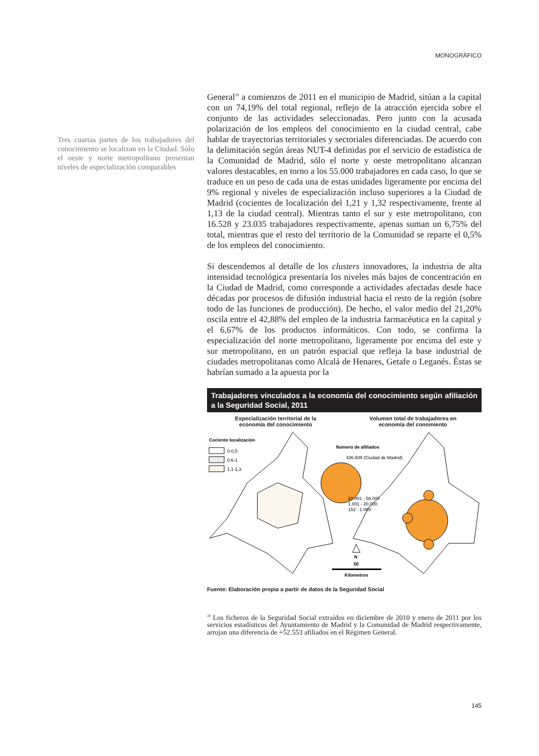MONOGRÁFICO
Tres cuartas partes de los trabajadores del conocimiento se localizan en la Ciudad. Sólo el oeste y norte metropolitano presentan niveles de especialización comparables
General<sup>20</sup> a comienzos de 2011 en el municipio de Madrid, sitúan a la capital con un 74,19% del total regional, reflejo de la atracción ejercida sobre el conjunto de las actividades seleccionadas. Pero junto con la acusada polarización de los empleos del conocimiento en la ciudad central, cabe hablar de trayectorias territoriales y sectoriales diferenciadas. De acuerdo con la delimitación según áreas NUT-4 definidas por el servicio de estadística de la Comunidad de Madrid, sólo el norte y oeste metropolitano alcanzan valores destacables, en torno a los 55.000 trabajadores en cada caso, lo que se traduce en un peso de cada una de estas unidades ligeramente por encima del 9% regional y niveles de especialización incluso superiores a la Ciudad de Madrid (cocientes de localización del 1,21 y 1,32 respectivamente, frente al 1,13 de la ciudad central). Mientras tanto el sur y este metropolitano, con 16.528 y 23.035 trabajadores respectivamente, apenas suman un 6,75% del total, mientras que el resto del territorio de la Comunidad se reparte el 0,5% de los empleos del conocimiento.
Si descendemos al detalle de los clusters innovadores, la industria de alta intensidad tecnológica presentaría los niveles más bajos de concentración en la Ciudad de Madrid, como corresponde a actividades afectadas desde hace décadas por procesos de difusión industrial hacia el resto de la región (sobre todo de las funciones de producción). De hecho, el valor medio del 21,20% oscila entre el 42,88% del empleo de la industria farmacéutica en la capital y el 6,67% de los productos informáticos. Con todo, se confirma la especialización del norte metropolitano, ligeramente por encima del este y sur metropolitano, en un patrón espacial que refleja la base industrial de ciudades metropolitanas como Alcalá de Henares, Getafe o Leganés. Éstas se habrían sumado a la apuesta por la
Trabajadores vinculados a la economía del conocimiento según afiliación a la Seguridad Social, 2011
Especialización territorial de la
economía del conocimiento
Volumen total de trabajadores en
economía del conomiento
Cociente localización
0-0,5
0,6-1
1,1-1,3
Número de afiliados
436.509 (Ciudad de Madrid)
20.001 - 56.000
1.001 - 20.000
152 - 1.000
N
50
Kilometros
Fuente: Elaboración propia a partir de datos de la Seguridad Social
<sup>20</sup> Los ficheros de la Seguridad Social extraídos en diciembre de 2010 y enero de 2011 por los servicios estadísticos del Ayuntamiento de Madrid y la Comunidad de Madrid respectivamente, arrojan una diferencia de +52.553 afiliados en el Régimen General.
145